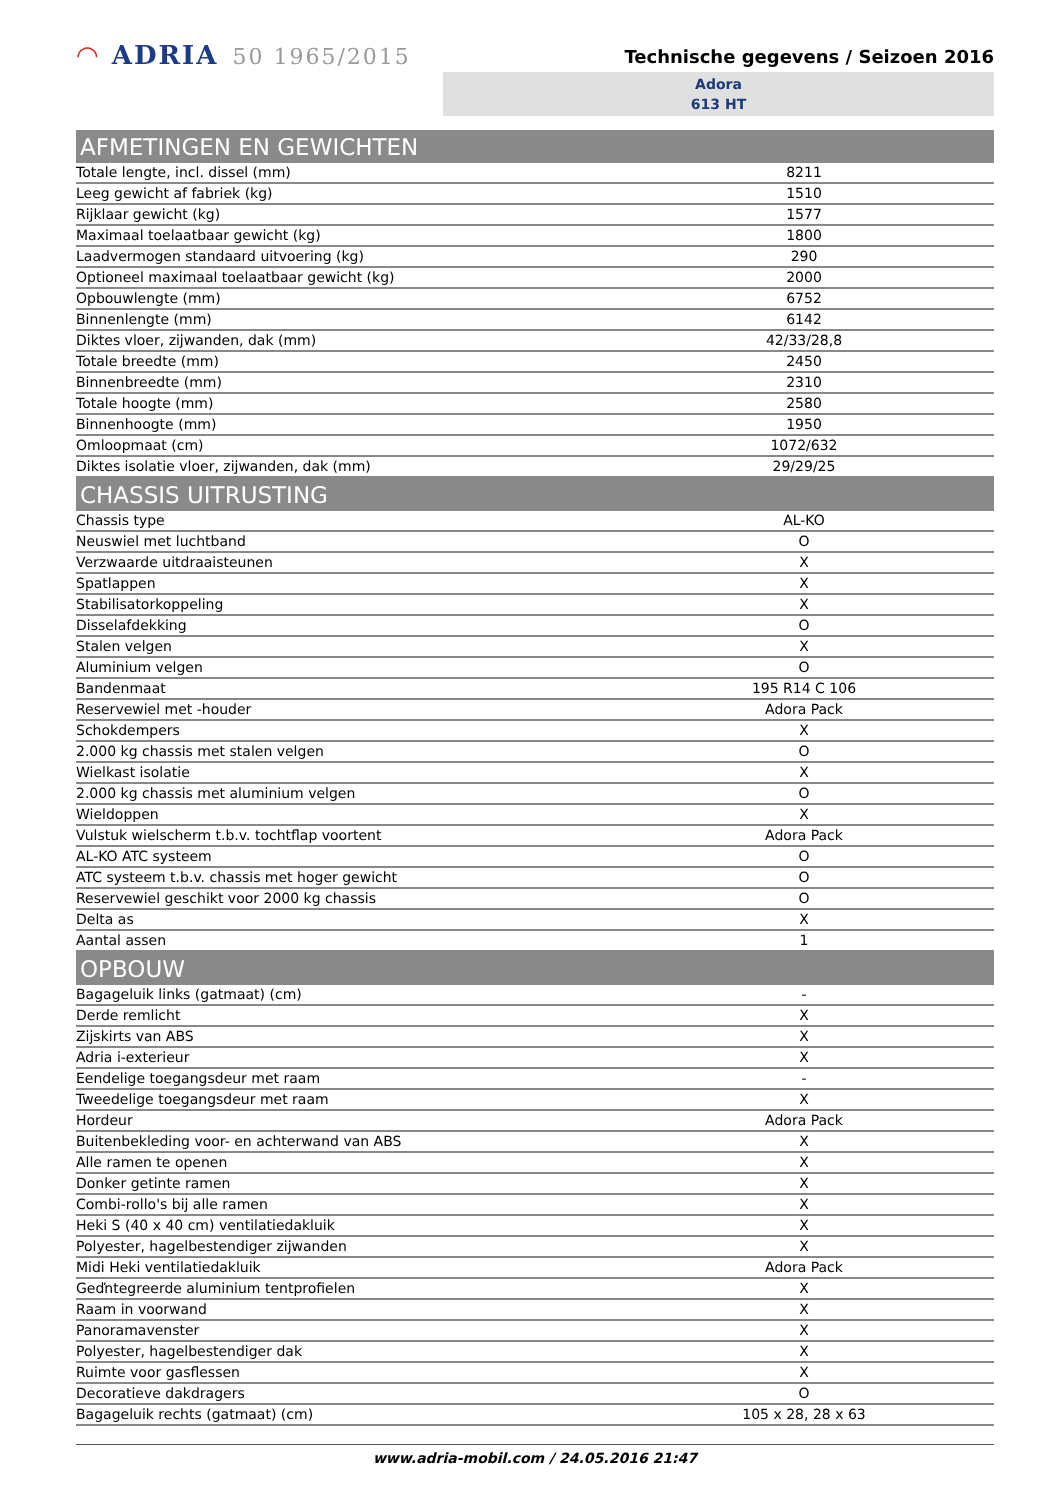◠ ADRIA 50 1965/2015
Technische gegevens / Seizoen 2016
Adora
613 HT
| AFMETINGEN EN GEWICHTEN | |
| --- | --- |
| Totale lengte, incl. dissel (mm) | 8211 |
| Leeg gewicht af fabriek (kg) | 1510 |
| Rijklaar gewicht (kg) | 1577 |
| Maximaal toelaatbaar gewicht (kg) | 1800 |
| Laadvermogen standaard uitvoering (kg) | 290 |
| Optioneel maximaal toelaatbaar gewicht (kg) | 2000 |
| Opbouwlengte (mm) | 6752 |
| Binnenlengte (mm) | 6142 |
| Diktes vloer, zijwanden, dak (mm) | 42/33/28,8 |
| Totale breedte (mm) | 2450 |
| Binnenbreedte (mm) | 2310 |
| Totale hoogte (mm) | 2580 |
| Binnenhoogte (mm) | 1950 |
| Omloopmaat (cm) | 1072/632 |
| Diktes isolatie vloer, zijwanden, dak (mm) | 29/29/25 |
| CHASSIS UITRUSTING | |
| Chassis type | AL-KO |
| Neuswiel met luchtband | O |
| Verzwaarde uitdraaisteunen | X |
| Spatlappen | X |
| Stabilisatorkoppeling | X |
| Disselafdekking | O |
| Stalen velgen | X |
| Aluminium velgen | O |
| Bandenmaat | 195 R14 C 106 |
| Reservewiel met -houder | Adora Pack |
| Schokdempers | X |
| 2.000 kg chassis met stalen velgen | O |
| Wielkast isolatie | X |
| 2.000 kg chassis met aluminium velgen | O |
| Wieldoppen | X |
| Vulstuk wielscherm t.b.v. tochtflap voortent | Adora Pack |
| AL-KO ATC systeem | O |
| ATC systeem t.b.v. chassis met hoger gewicht | O |
| Reservewiel geschikt voor 2000 kg chassis | O |
| Delta as | X |
| Aantal assen | 1 |
| OPBOUW | |
| Bagageluik links (gatmaat) (cm) | - |
| Derde remlicht | X |
| Zijskirts van ABS | X |
| Adria i-exterieur | X |
| Eendelige toegangsdeur met raam | - |
| Tweedelige toegangsdeur met raam | X |
| Hordeur | Adora Pack |
| Buitenbekleding voor- en achterwand van ABS | X |
| Alle ramen te openen | X |
| Donker getinte ramen | X |
| Combi-rollo's bij alle ramen | X |
| Heki S (40 x 40 cm) ventilatiedakluik | X |
| Polyester, hagelbestendiger zijwanden | X |
| Midi Heki ventilatiedakluik | Adora Pack |
| Geďntegreerde aluminium tentprofielen | X |
| Raam in voorwand | X |
| Panoramavenster | X |
| Polyester, hagelbestendiger dak | X |
| Ruimte voor gasflessen | X |
| Decoratieve dakdragers | O |
| Bagageluik rechts (gatmaat) (cm) | 105 x 28, 28 x 63 |
www.adria-mobil.com / 24.05.2016 21:47